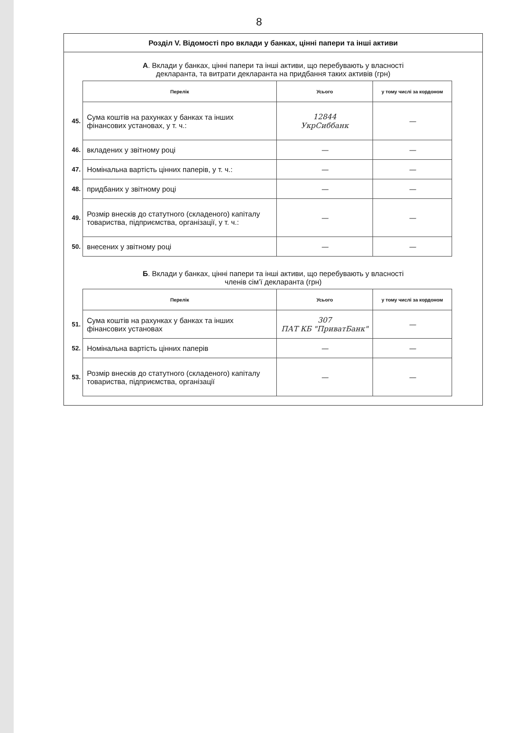8
Розділ V. Відомості про вклади у банках, цінні папери та інші активи
А. Вклади у банках, цінні папери та інші активи, що перебувають у власності
декларанта, та витрати декларанта на придбання таких активів (грн)
| | Перелік | Усього | у тому числі за кордоном |
| 45. | Сума коштів на рахунках у банках та інших фінансових установах, у т. ч.: | 12844 УкрСиббанк | — |
| 46. | вкладених у звітному році | — | — |
| 47. | Номінальна вартість цінних паперів, у т. ч.: | — | — |
| 48. | придбаних у звітному році | — | — |
| 49. | Розмір внесків до статутного (складеного) капіталу товариства, підприємства, організації, у т. ч.: | — | — |
| 50. | внесених у звітному році | — | — |
Б. Вклади у банках, цінні папери та інші активи, що перебувають у власності
членів сім’ї декларанта (грн)
| | Перелік | Усього | у тому числі за кордоном |
| 51. | Сума коштів на рахунках у банках та інших фінансових установах | 307 ПАТ КБ "ПриватБанк" | — |
| 52. | Номінальна вартість цінних паперів | — | — |
| 53. | Розмір внесків до статутного (складеного) капіталу товариства, підприємства, організації | — | — |